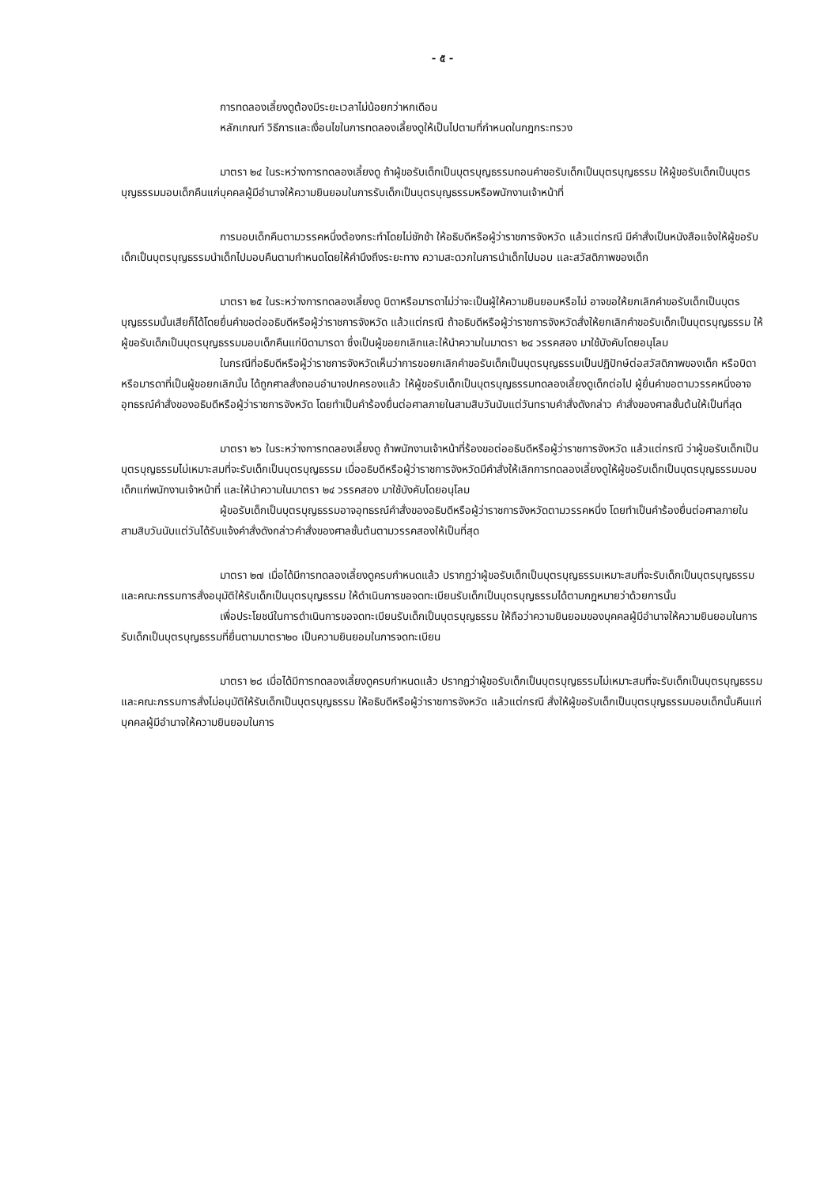- ๕ -
การทดลองเลี้ยงดูต้องมีระยะเวลาไม่น้อยกว่าหกเดือน
หลักเกณฑ์ วิธีการและเงื่อนไขในการทดลองเลี้ยงดูให้เป็นไปตามที่กำหนดในกฎกระทรวง
มาตรา ๒๔ ในระหว่างการทดลองเลี้ยงดู ถ้าผู้ขอรับเด็กเป็นบุตรบุญธรรมถอนคำขอรับเด็กเป็นบุตรบุญธรรม ให้ผู้ขอรับเด็กเป็นบุตรบุญธรรมมอบเด็กคืนแก่บุคคลผู้มีอำนาจให้ความยินยอมในการรับเด็กเป็นบุตรบุญธรรมหรือพนักงานเจ้าหน้าที่
การมอบเด็กคืนตามวรรคหนึ่งต้องกระทำโดยไม่ชักช้า ให้อธิบดีหรือผู้ว่าราชการจังหวัด แล้วแต่กรณี มีคำสั่งเป็นหนังสือแจ้งให้ผู้ขอรับเด็กเป็นบุตรบุญธรรมนำเด็กไปมอบคืนตามกำหนดโดยให้คำนึงถึงระยะทาง ความสะดวกในการนำเด็กไปมอบ และสวัสดิภาพของเด็ก
มาตรา ๒๕ ในระหว่างการทดลองเลี้ยงดู บิดาหรือมารดาไม่ว่าจะเป็นผู้ให้ความยินยอมหรือไม่ อาจขอให้ยกเลิกคำขอรับเด็กเป็นบุตรบุญธรรมนั้นเสียก็ได้โดยยื่นคำขอต่ออธิบดีหรือผู้ว่าราชการจังหวัด แล้วแต่กรณี ถ้าอธิบดีหรือผู้ว่าราชการจังหวัดสั่งให้ยกเลิกคำขอรับเด็กเป็นบุตรบุญธรรม ให้ผู้ขอรับเด็กเป็นบุตรบุญธรรมมอบเด็กคืนแก่บิดามารดา ซึ่งเป็นผู้ขอยกเลิกและให้นำความในมาตรา ๒๔ วรรคสอง มาใช้บังคับโดยอนุโลม
ในกรณีที่อธิบดีหรือผู้ว่าราชการจังหวัดเห็นว่าการขอยกเลิกคำขอรับเด็กเป็นบุตรบุญธรรมเป็นปฏิปักษ์ต่อสวัสดิภาพของเด็ก หรือบิดาหรือมารดาที่เป็นผู้ขอยกเลิกนั้น ได้ถูกศาลสั่งถอนอำนาจปกครองแล้ว ให้ผู้ขอรับเด็กเป็นบุตรบุญธรรมทดลองเลี้ยงดูเด็กต่อไป ผู้ยื่นคำขอตามวรรคหนึ่งอาจอุทธรณ์คำสั่งของอธิบดีหรือผู้ว่าราชการจังหวัด โดยทำเป็นคำร้องยื่นต่อศาลภายในสามสิบวันนับแต่วันทราบคำสั่งดังกล่าว คำสั่งของศาลชั้นต้นให้เป็นที่สุด
มาตรา ๒๖ ในระหว่างการทดลองเลี้ยงดู ถ้าพนักงานเจ้าหน้าที่ร้องขอต่ออธิบดีหรือผู้ว่าราชการจังหวัด แล้วแต่กรณี ว่าผู้ขอรับเด็กเป็นบุตรบุญธรรมไม่เหมาะสมที่จะรับเด็กเป็นบุตรบุญธรรม เมื่ออธิบดีหรือผู้ว่าราชการจังหวัดมีคำสั่งให้เลิกการทดลองเลี้ยงดูให้ผู้ขอรับเด็กเป็นบุตรบุญธรรมมอบเด็กแก่พนักงานเจ้าหน้าที่ และให้นำความในมาตรา ๒๔ วรรคสอง มาใช้บังคับโดยอนุโลม
ผู้ขอรับเด็กเป็นบุตรบุญธรรมอาจอุทธรณ์คำสั่งของอธิบดีหรือผู้ว่าราชการจังหวัดตามวรรคหนึ่ง โดยทำเป็นคำร้องยื่นต่อศาลภายในสามสิบวันนับแต่วันได้รับแจ้งคำสั่งดังกล่าวคำสั่งของศาลชั้นต้นตามวรรคสองให้เป็นที่สุด
มาตรา ๒๗ เมื่อได้มีการทดลองเลี้ยงดูครบกำหนดแล้ว ปรากฏว่าผู้ขอรับเด็กเป็นบุตรบุญธรรมเหมาะสมที่จะรับเด็กเป็นบุตรบุญธรรม และคณะกรรมการสั่งอนุมัติให้รับเด็กเป็นบุตรบุญธรรม ให้ดำเนินการขอจดทะเบียนรับเด็กเป็นบุตรบุญธรรมได้ตามกฎหมายว่าด้วยการนั้น
เพื่อประโยชน์ในการดำเนินการขอจดทะเบียนรับเด็กเป็นบุตรบุญธรรม ให้ถือว่าความยินยอมของบุคคลผู้มีอำนาจให้ความยินยอมในการรับเด็กเป็นบุตรบุญธรรมที่ยื่นตามมาตรา๒๐ เป็นความยินยอมในการจดทะเบียน
มาตรา ๒๘ เมื่อได้มีการทดลองเลี้ยงดูครบกำหนดแล้ว ปรากฏว่าผู้ขอรับเด็กเป็นบุตรบุญธรรมไม่เหมาะสมที่จะรับเด็กเป็นบุตรบุญธรรม และคณะกรรมการสั่งไม่อนุมัติให้รับเด็กเป็นบุตรบุญธรรม ให้อธิบดีหรือผู้ว่าราชการจังหวัด แล้วแต่กรณี สั่งให้ผู้ขอรับเด็กเป็นบุตรบุญธรรมมอบเด็กนั้นคืนแก่บุคคลผู้มีอำนาจให้ความยินยอมในการ